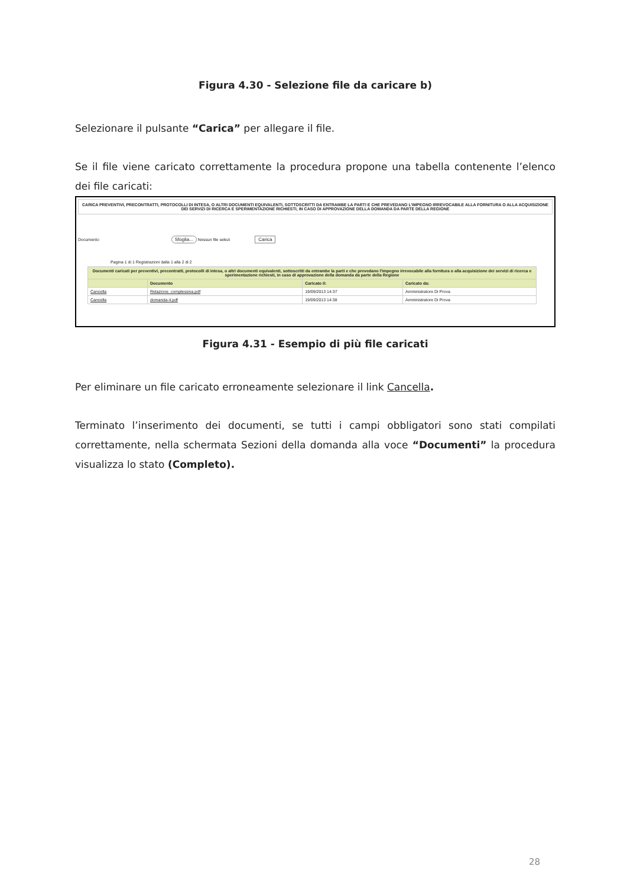Figura 4.30 - Selezione file da caricare b)
Selezionare il pulsante “Carica” per allegare il file.
Se il file viene caricato correttamente la procedura propone una tabella contenente l’elenco dei file caricati:
CARICA PREVENTIVI, PRECONTRATTI, PROTOCOLLI DI INTESA, O ALTRI DOCUMENTI EQUIVALENTI, SOTTOSCRITTI DA ENTRAMBE LA PARTI E CHE PREVEDANO L'IMPEGNO IRREVOCABILE ALLA FORNITURA O ALLA ACQUISIZIONE DEI SERVIZI DI RICERCA E SPERIMENTAZIONE RICHIESTI, IN CASO DI APPROVAZIONE DELLA DOMANDA DA PARTE DELLA REGIONE
Documento Sfoglia... Nessun file selezi Carica
Pagina 1 di 1 Registrazioni dalla 1 alla 2 di 2
| Documenti caricati per preventivi, precontratti, protocolli di intesa, o altri documenti equivalenti, sottoscritti da entrambe la parti e che prevedano l'impegno irrevocabile alla fornitura o alla acquisizione dei servizi di ricerca e sperimentazione richiesti, in caso di approvazione della domanda da parte della Regione | | | |
| --- | --- | --- | --- |
| | Documento | Caricato il: | Caricato da: |
| Cancella | Relazione_complessiva.pdf | 19/09/2013 14:37 | Amministratore Di Prova |
| Cancella | domanda-4.pdf | 19/09/2013 14:38 | Amministratore Di Prova |
Figura 4.31 - Esempio di più file caricati
Per eliminare un file caricato erroneamente selezionare il link Cancella.
Terminato l’inserimento dei documenti, se tutti i campi obbligatori sono stati compilati correttamente, nella schermata Sezioni della domanda alla voce “Documenti” la procedura visualizza lo stato (Completo).
28